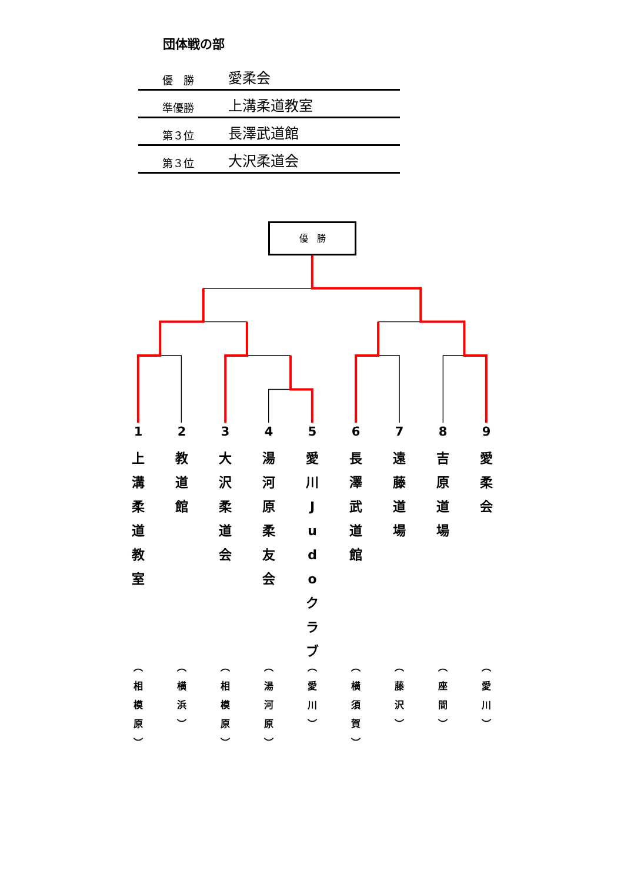団体戦の部
| 優 勝 | 愛柔会 |
| 準優勝 | 上溝柔道教室 |
| 第３位 | 長澤武道館 |
| 第３位 | 大沢柔道会 |
優　勝
1
上
溝
柔
道
教
室
︵
相
模
原
︶
2
教
道
館
︵
横
浜
︶
3
大
沢
柔
道
会
︵
相
模
原
︶
4
湯
河
原
柔
友
会
︵
湯
河
原
︶
5
愛
川
J
u
d
o
ク
ラ
ブ
︵
愛
川
︶
6
長
澤
武
道
館
︵
横
須
賀
︶
7
遠
藤
道
場
︵
藤
沢
︶
8
吉
原
道
場
︵
座
間
︶
9
愛
柔
会
︵
愛
川
︶